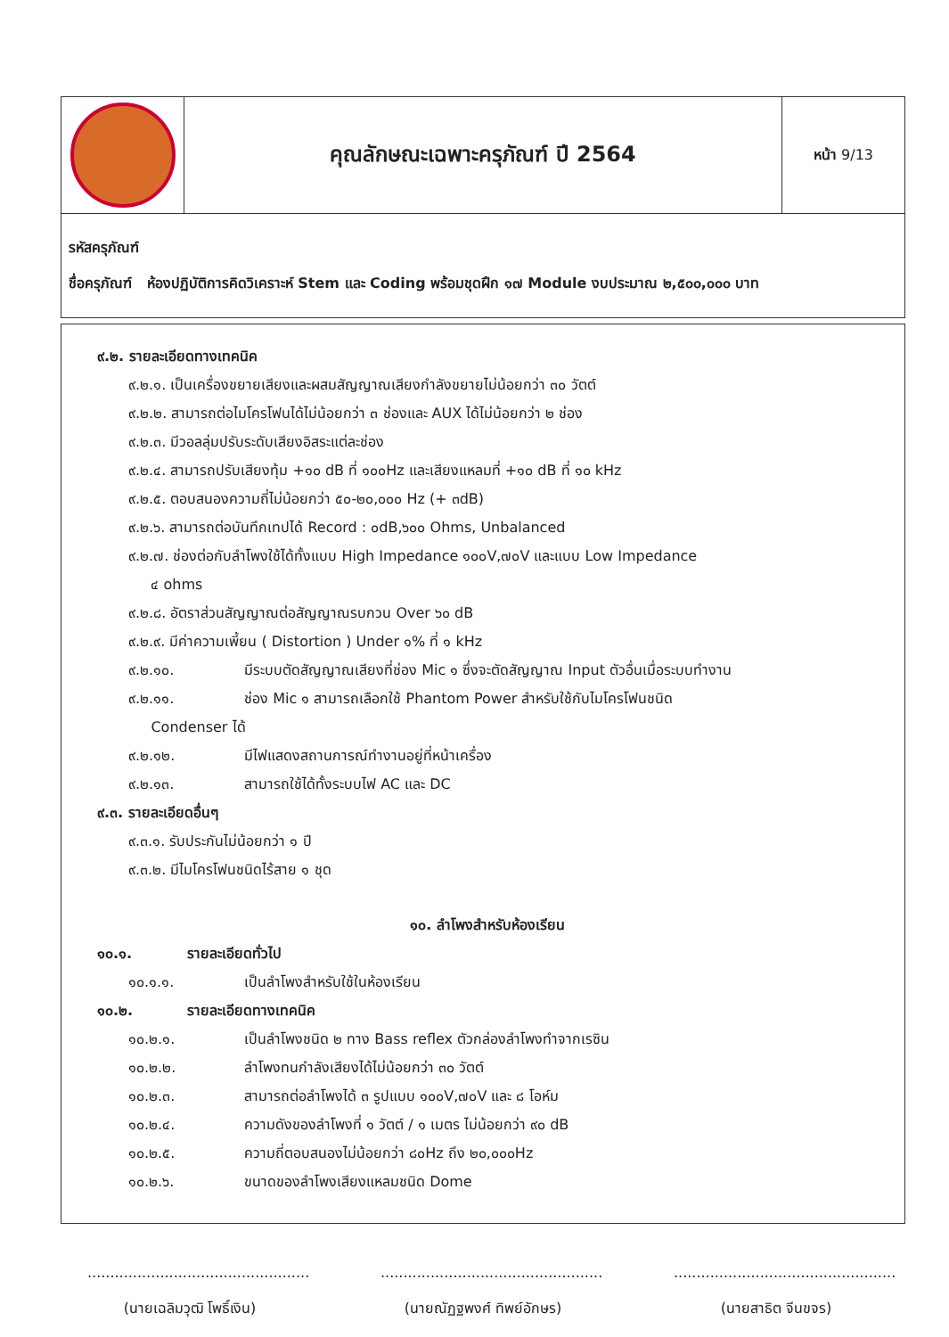| | คุณลักษณะเฉพาะครุภัณฑ์ ปี 2564 | หน้า 9/13 |
| รหัสครุภัณฑ์ ชื่อครุภัณฑ์ ห้องปฏิบัติการคิดวิเคราะห์ Stem และ Coding พร้อมชุดฝึก ๑๗ Module งบประมาณ ๒,๕๐๐,๐๐๐ บาท | | |
๙.๒. รายละเอียดทางเทคนิค
๙.๒.๑. เป็นเครื่องขยายเสียงและผสมสัญญาณเสียงกำลังขยายไม่น้อยกว่า ๓๐ วัตต์
๙.๒.๒. สามารถต่อไมโครโฟนได้ไม่น้อยกว่า ๓ ช่องและ AUX ได้ไม่น้อยกว่า ๒ ช่อง
๙.๒.๓. มีวอลลุ่มปรับระดับเสียงอิสระแต่ละช่อง
๙.๒.๔. สามารถปรับเสียงทุ้ม +๑๐ dB ที่ ๑๐๐Hz และเสียงแหลมที่ +๑๐ dB ที่ ๑๐ kHz
๙.๒.๕. ตอบสนองความถี่ไม่น้อยกว่า ๕๐-๒๐,๐๐๐ Hz (+ ๓dB)
๙.๒.๖. สามารถต่อบันทึกเทปได้ Record : ๐dB,๖๐๐ Ohms, Unbalanced
๙.๒.๗. ช่องต่อกับลำโพงใช้ได้ทั้งแบบ High Impedance ๑๐๐V,๗๐V และแบบ Low Impedance
๔ ohms
๙.๒.๘. อัตราส่วนสัญญาณต่อสัญญาณรบกวน Over ๖๐ dB
๙.๒.๙. มีค่าความเพี้ยน ( Distortion ) Under ๑% ที่ ๑ kHz
๙.๒.๑๐. มีระบบตัดสัญญาณเสียงที่ช่อง Mic ๑ ซึ่งจะตัดสัญญาณ Input ตัวอื่นเมื่อระบบทำงาน
๙.๒.๑๑. ช่อง Mic ๑ สามารถเลือกใช้ Phantom Power สำหรับใช้กับไมโครโฟนชนิด
Condenser ได้
๙.๒.๑๒. มีไฟแสดงสถานการณ์ทำงานอยู่ที่หน้าเครื่อง
๙.๒.๑๓. สามารถใช้ได้ทั้งระบบไฟ AC และ DC
๙.๓. รายละเอียดอื่นๆ
๙.๓.๑. รับประกันไม่น้อยกว่า ๑ ปี
๙.๓.๒. มีไมโครโฟนชนิดไร้สาย ๑ ชุด
๑๐. ลำโพงสำหรับห้องเรียน
๑๐.๑. รายละเอียดทั่วไป
๑๐.๑.๑. เป็นลำโพงสำหรับใช้ในห้องเรียน
๑๐.๒. รายละเอียดทางเทคนิค
๑๐.๒.๑. เป็นลำโพงชนิด ๒ ทาง Bass reflex ตัวกล่องลำโพงทำจากเรซิน
๑๐.๒.๒. ลำโพงทนกำลังเสียงได้ไม่น้อยกว่า ๓๐ วัตต์
๑๐.๒.๓. สามารถต่อลำโพงได้ ๓ รูปแบบ ๑๐๐V,๗๐V และ ๘ โอห์ม
๑๐.๒.๔. ความดังของลำโพงที่ ๑ วัตต์ / ๑ เมตร ไม่น้อยกว่า ๙๐ dB
๑๐.๒.๕. ความถี่ตอบสนองไม่น้อยกว่า ๘๐Hz ถึง ๒๐,๐๐๐Hz
๑๐.๒.๖. ขนาดของลำโพงเสียงแหลมชนิด Dome
.................................................
(นายเฉลิมวุฒิ โพธิ์เงิน)
.................................................
(นายณัฏฐพงศ์ ทิพย์อักษร)
.................................................
(นายสาธิต จีนขจร)